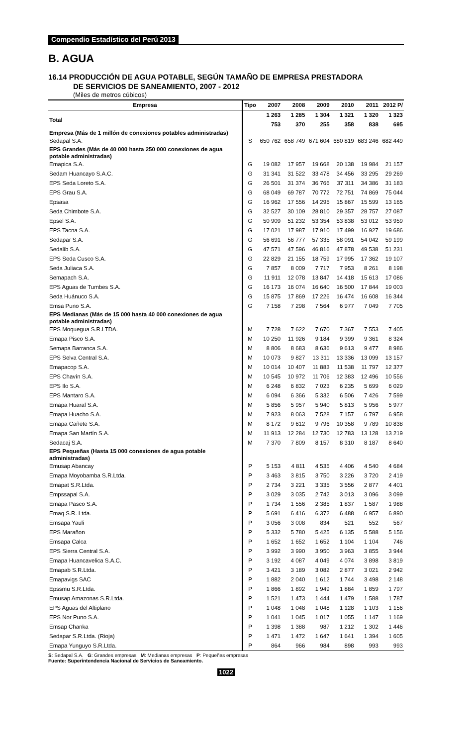Compendio Estadístico del Perú 2013
B. AGUA
16.14 PRODUCCIÓN DE AGUA POTABLE, SEGÚN TAMAÑO DE EMPRESA PRESTADORA
DE SERVICIOS DE SANEAMIENTO, 2007 - 2012
(Miles de metros cúbicos)
| Empresa | Tipo | 2007 | 2008 | 2009 | 2010 | 2011 | 2012 P/ |
| --- | --- | --- | --- | --- | --- | --- | --- |
| Total | | 1 263 753 | 1 285 370 | 1 304 255 | 1 321 358 | 1 320 838 | 1 323 695 |
| Empresa (Más de 1 millón de conexiones potables administradas) | | | | | | | |
| Sedapal S.A. | S | 650 762 | 658 749 | 671 604 | 680 819 | 683 246 | 682 449 |
| EPS Grandes (Más de 40 000 hasta 250 000 conexiones de agua potable administradas) | | | | | | | |
| Emapica S.A. | G | 19 082 | 17 957 | 19 668 | 20 138 | 19 984 | 21 157 |
| Sedam Huancayo S.A.C. | G | 31 341 | 31 522 | 33 478 | 34 456 | 33 295 | 29 269 |
| EPS Seda Loreto S.A. | G | 26 501 | 31 374 | 36 766 | 37 311 | 34 386 | 31 183 |
| EPS Grau S.A. | G | 68 049 | 69 787 | 70 772 | 72 751 | 74 869 | 75 044 |
| Epsasa | G | 16 962 | 17 556 | 14 295 | 15 867 | 15 599 | 13 165 |
| Seda Chimbote S.A. | G | 32 527 | 30 109 | 28 810 | 29 357 | 28 757 | 27 087 |
| Epsel S.A. | G | 50 909 | 51 232 | 53 354 | 53 838 | 53 012 | 53 959 |
| EPS Tacna S.A. | G | 17 021 | 17 987 | 17 910 | 17 499 | 16 927 | 19 686 |
| Sedapar S.A. | G | 56 691 | 56 777 | 57 335 | 58 091 | 54 042 | 59 199 |
| Sedalib S.A. | G | 47 571 | 47 596 | 46 816 | 47 878 | 49 538 | 51 231 |
| EPS Seda Cusco S.A. | G | 22 829 | 21 155 | 18 759 | 17 995 | 17 362 | 19 107 |
| Seda Juliaca S.A. | G | 7 857 | 8 009 | 7 717 | 7 953 | 8 261 | 8 198 |
| Semapach S.A. | G | 11 911 | 12 078 | 13 847 | 14 418 | 15 613 | 17 086 |
| EPS Aguas de Tumbes S.A. | G | 16 173 | 16 074 | 16 640 | 16 500 | 17 844 | 19 003 |
| Seda Huánuco S.A. | G | 15 875 | 17 869 | 17 226 | 16 474 | 16 608 | 16 344 |
| Emsa Puno S.A. | G | 7 158 | 7 298 | 7 564 | 6 977 | 7 049 | 7 705 |
| EPS Medianas (Más de 15 000 hasta 40 000 conexiones de agua potable administradas) | | | | | | | |
| EPS Moquegua S.R.LTDA. | M | 7 728 | 7 622 | 7 670 | 7 367 | 7 553 | 7 405 |
| Emapa Pisco S.A. | M | 10 250 | 11 926 | 9 184 | 9 399 | 9 361 | 8 324 |
| Semapa Barranca S.A. | M | 8 806 | 8 683 | 8 636 | 9 613 | 9 477 | 8 986 |
| EPS Selva Central S.A. | M | 10 073 | 9 827 | 13 311 | 13 336 | 13 099 | 13 157 |
| Emapacop S.A. | M | 10 014 | 10 407 | 11 883 | 11 538 | 11 797 | 12 377 |
| EPS Chavín S.A. | M | 10 545 | 10 972 | 11 706 | 12 383 | 12 496 | 10 556 |
| EPS Ilo S.A. | M | 6 248 | 6 832 | 7 023 | 6 235 | 5 699 | 6 029 |
| EPS Mantaro S.A. | M | 6 094 | 6 366 | 5 332 | 6 506 | 7 426 | 7 599 |
| Emapa Huaral S.A. | M | 5 856 | 5 957 | 5 940 | 5 813 | 5 956 | 5 977 |
| Emapa Huacho S.A. | M | 7 923 | 8 063 | 7 528 | 7 157 | 6 797 | 6 958 |
| Emapa Cañete S.A. | M | 8 172 | 9 612 | 9 796 | 10 358 | 9 789 | 10 838 |
| Emapa San Martín S.A. | M | 11 913 | 12 284 | 12 730 | 12 783 | 13 128 | 13 219 |
| Sedacaj S.A. | M | 7 370 | 7 809 | 8 157 | 8 310 | 8 187 | 8 640 |
| EPS Pequeñas (Hasta 15 000 conexiones de agua potable administradas) | | | | | | | |
| Emusap Abancay | P | 5 153 | 4 811 | 4 535 | 4 406 | 4 540 | 4 684 |
| Emapa Moyobamba S.R.Ltda. | P | 3 463 | 3 815 | 3 750 | 3 226 | 3 720 | 2 419 |
| Emapat S.R.Ltda. | P | 2 734 | 3 221 | 3 335 | 3 556 | 2 877 | 4 401 |
| Empssapal S.A. | P | 3 029 | 3 035 | 2 742 | 3 013 | 3 096 | 3 099 |
| Emapa Pasco S.A. | P | 1 734 | 1 556 | 2 385 | 1 837 | 1 587 | 1 988 |
| Emaq S.R. Ltda. | P | 5 691 | 6 416 | 6 372 | 6 488 | 6 957 | 6 890 |
| Emsapa Yauli | P | 3 056 | 3 008 | 834 | 521 | 552 | 567 |
| EPS Marañon | P | 5 332 | 5 780 | 5 425 | 6 135 | 5 588 | 5 156 |
| Emsapa Calca | P | 1 652 | 1 652 | 1 652 | 1 104 | 1 104 | 746 |
| EPS Sierra Central S.A. | P | 3 992 | 3 990 | 3 950 | 3 963 | 3 855 | 3 944 |
| Emapa Huancavelica S.A.C. | P | 3 192 | 4 087 | 4 049 | 4 074 | 3 898 | 3 819 |
| Emapab S.R.Ltda. | P | 3 421 | 3 189 | 3 082 | 2 877 | 3 021 | 2 942 |
| Emapavigs SAC | P | 1 882 | 2 040 | 1 612 | 1 744 | 3 498 | 2 148 |
| Epssmu S.R.Ltda. | P | 1 866 | 1 892 | 1 949 | 1 884 | 1 859 | 1 797 |
| Emusap Amazonas S.R.Ltda. | P | 1 521 | 1 473 | 1 444 | 1 479 | 1 588 | 1 787 |
| EPS Aguas del Altiplano | P | 1 048 | 1 048 | 1 048 | 1 128 | 1 103 | 1 156 |
| EPS Nor Puno S.A. | P | 1 041 | 1 045 | 1 017 | 1 055 | 1 147 | 1 169 |
| Emsap Chanka | P | 1 398 | 1 388 | 987 | 1 212 | 1 302 | 1 446 |
| Sedapar S.R.Ltda. (Rioja) | P | 1 471 | 1 472 | 1 647 | 1 641 | 1 394 | 1 605 |
| Emapa Yunguyo S.R.Ltda. | P | 864 | 966 | 984 | 898 | 993 | 993 |
S: Sedapal S.A. G: Grandes empresas M: Medianas empresas P: Pequeñas empresas
Fuente: Superintendencia Nacional de Servicios de Saneamiento.
1022